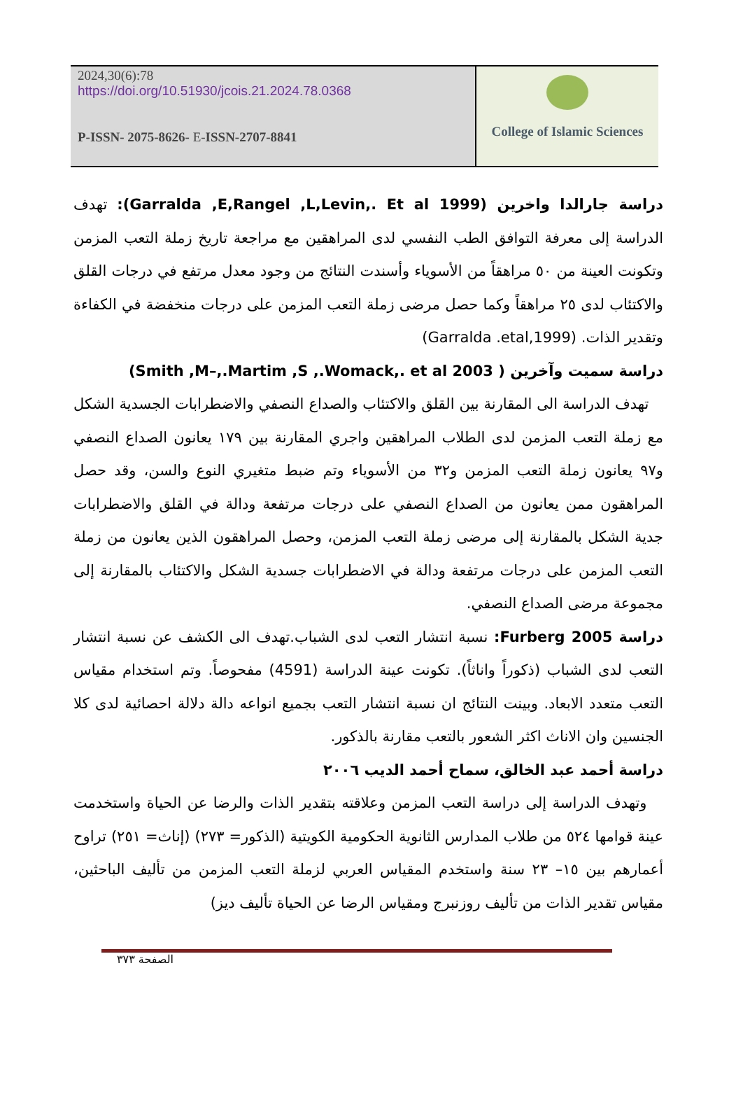2024,30(6):78
https://doi.org/10.51930/jcois.21.2024.78.0368
P-ISSN- 2075-8626- E-ISSN-2707-8841
College of Islamic Sciences
دراسة جارالدا واخرين (Garralda ,E,Rangel ,L,Levin,. Et al 1999): تهدف الدراسة إلى معرفة التوافق الطب النفسي لدى المراهقين مع مراجعة تاريخ زملة التعب المزمن وتكونت العينة من ٥٠ مراهقاً من الأسوياء وأسندت النتائج من وجود معدل مرتفع في درجات القلق والاكتئاب لدى ٢٥ مراهقاً وكما حصل مرضى زملة التعب المزمن على درجات منخفضة في الكفاءة وتقدير الذات. (Garralda .etal,1999)
دراسة سميت وآخرين ( Smith ,M–,.Martim ,S ,.Womack,. et al 2003)
تهدف الدراسة الى المقارنة بين القلق والاكتئاب والصداع النصفي والاضطرابات الجسدية الشكل مع زملة التعب المزمن لدى الطلاب المراهقين واجري المقارنة بين ١٧٩ يعانون الصداع النصفي و٩٧ يعانون زملة التعب المزمن و٣٢ من الأسوياء وتم ضبط متغيري النوع والسن، وقد حصل المراهقون ممن يعانون من الصداع النصفي على درجات مرتفعة ودالة في القلق والاضطرابات جدية الشكل بالمقارنة إلى مرضى زملة التعب المزمن، وحصل المراهقون الذين يعانون من زملة التعب المزمن على درجات مرتفعة ودالة في الاضطرابات جسدية الشكل والاكتئاب بالمقارنة إلى مجموعة مرضى الصداع النصفي.
دراسة Furberg 2005: نسبة انتشار التعب لدى الشباب.تهدف الى الكشف عن نسبة انتشار التعب لدى الشباب (ذكوراً واناثاً). تكونت عينة الدراسة (4591) مفحوصاً. وتم استخدام مقياس التعب متعدد الابعاد. وبينت النتائج ان نسبة انتشار التعب بجميع انواعه دالة دلالة احصائية لدى كلا الجنسين وان الاناث اكثر الشعور بالتعب مقارنة بالذكور.
دراسة أحمد عبد الخالق، سماح أحمد الديب ٢٠٠٦
وتهدف الدراسة إلى دراسة التعب المزمن وعلاقته بتقدير الذات والرضا عن الحياة واستخدمت عينة قوامها ٥٢٤ من طلاب المدارس الثانوية الحكومية الكويتية (الذكور= ٢٧٣) (إناث= ٢٥١) تراوح أعمارهم بين ١٥– ٢٣ سنة واستخدم المقياس العربي لزملة التعب المزمن من تأليف الباحثين، مقياس تقدير الذات من تأليف روزنبرج ومقياس الرضا عن الحياة تأليف ديز)
الصفحة ٣٧٣